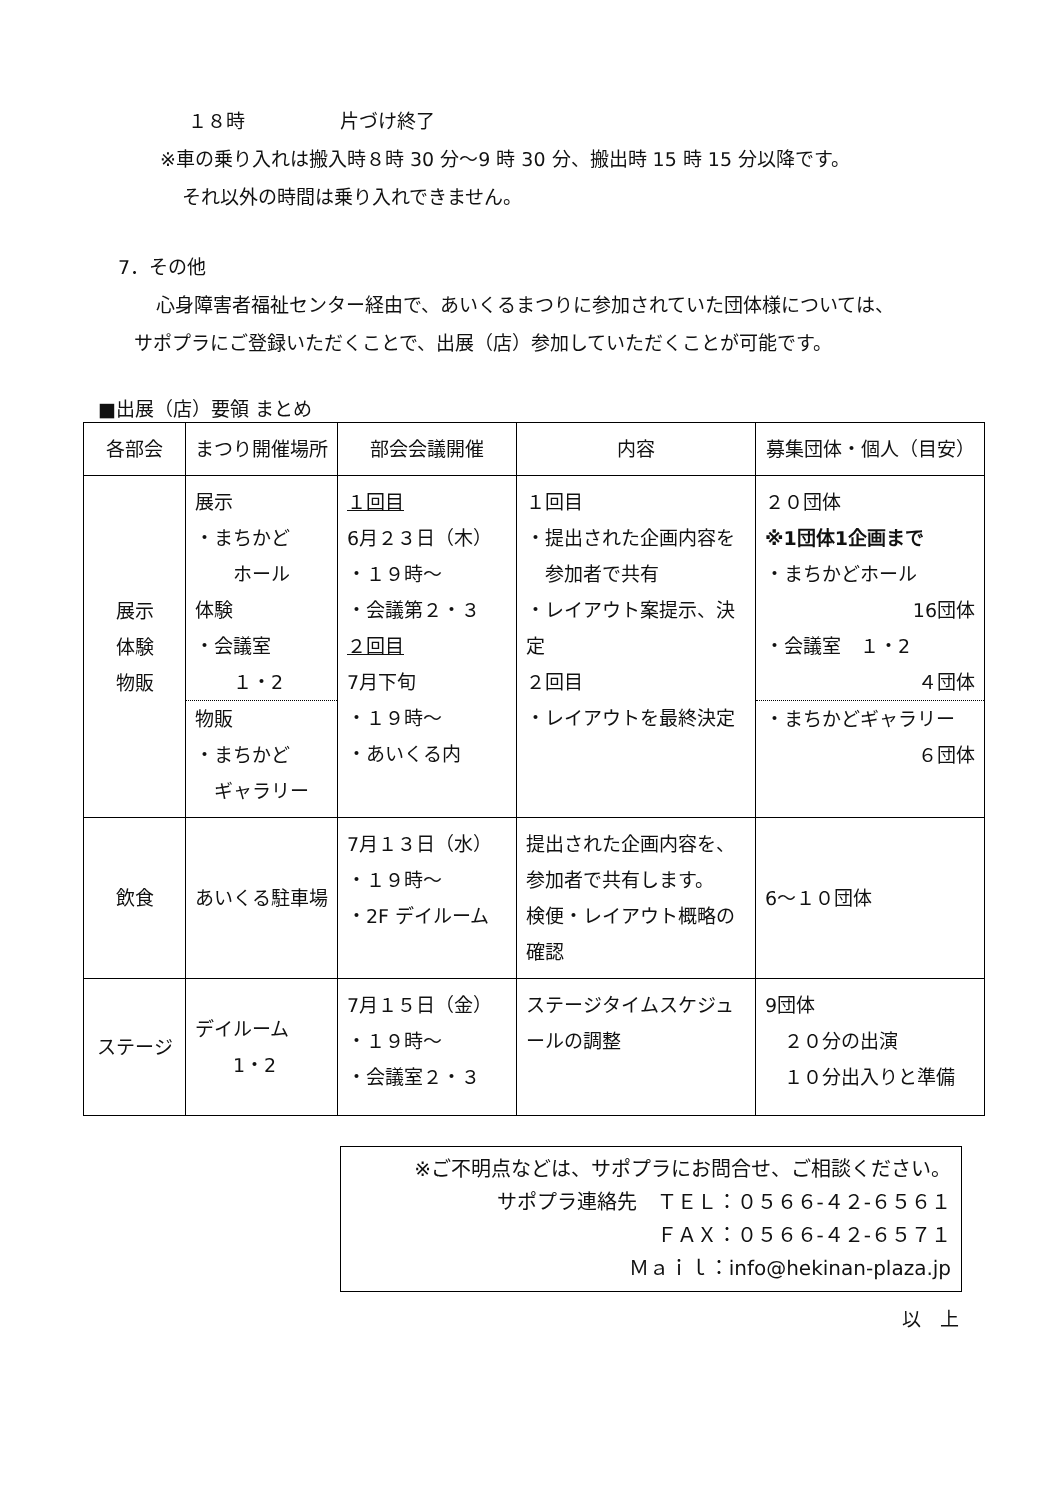１８時　　　　　片づけ終了
※車の乗り入れは搬入時８時 30 分～9 時 30 分、搬出時 15 時 15 分以降です。
それ以外の時間は乗り入れできません。
7．その他
心身障害者福祉センター経由で、あいくるまつりに参加されていた団体様については、
サポプラにご登録いただくことで、出展（店）参加していただくことが可能です。
■出展（店）要領 まとめ
| 各部会 | まつり開催場所 | 部会会議開催 | 内容 | 募集団体・個人（目安） |
| --- | --- | --- | --- | --- |
| 展示 体験 物販 | 展示 ・まちかど ホール 体験 ・会議室 １・2 物販 ・まちかど ギャラリー | １回目 6月２３日（木） ・１９時～ ・会議第２・３ ２回目 7月下旬 ・１９時～ ・あいくる内 | １回目 ・提出された企画内容を 参加者で共有 ・レイアウト案提示、決定 ２回目 ・レイアウトを最終決定 | ２０団体 ※1団体1企画まで ・まちかどホール 16団体 ・会議室 １・2 ４団体 ・まちかどギャラリー ６団体 |
| 飲食 | あいくる駐車場 | 7月１３日（水） ・１９時～ ・2F デイルーム | 提出された企画内容を、 参加者で共有します。 検便・レイアウト概略の確認 | 6～１０団体 |
| ステージ | デイルーム 1・2 | 7月１５日（金） ・１９時～ ・会議室２・３ | ステージタイムスケジュールの調整 | 9団体 ２０分の出演 １０分出入りと準備 |
※ご不明点などは、サポプラにお問合せ、ご相談ください。
サポプラ連絡先　ＴＥＬ：０５６６-４２-６５６１
ＦＡＸ：０５６６-４２-６５７１
Ｍａｉｌ：info@hekinan-plaza.jp
以　上